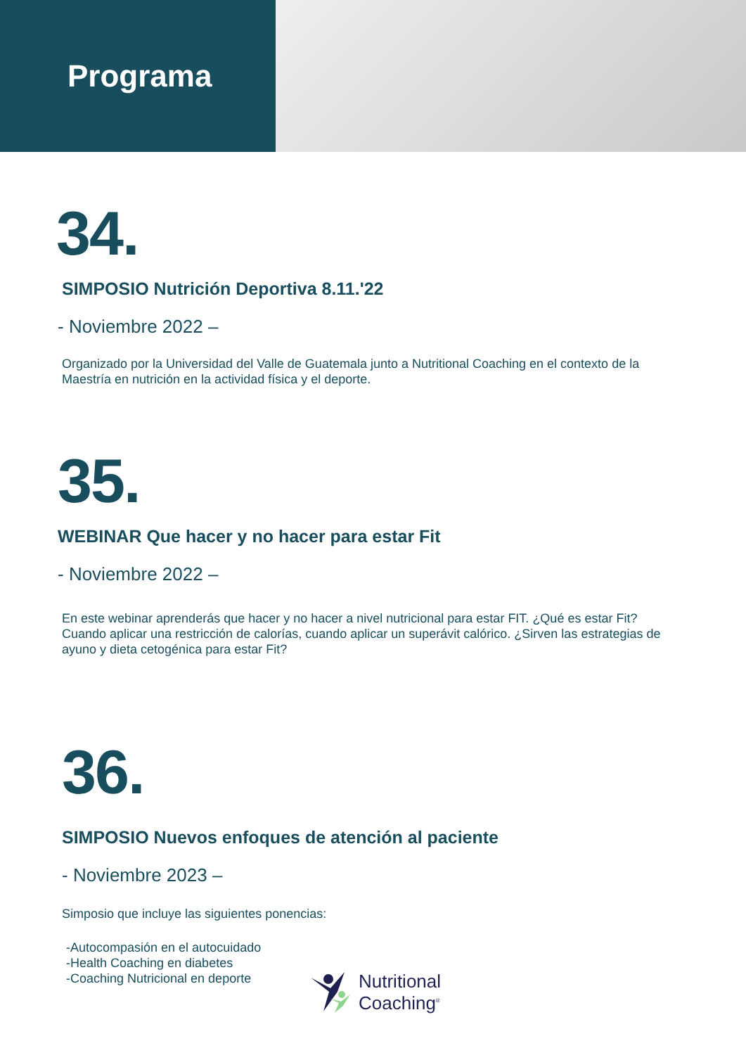Programa
34.
SIMPOSIO Nutrición Deportiva 8.11.'22
- Noviembre 2022 –
Organizado por la Universidad del Valle de Guatemala junto a Nutritional Coaching en el contexto de la Maestría en nutrición en la actividad física y el deporte.
35.
WEBINAR Que hacer y no hacer para estar Fit
- Noviembre 2022 –
En este webinar aprenderás que hacer y no hacer a nivel nutricional para estar FIT. ¿Qué es estar Fit? Cuando aplicar una restricción de calorías, cuando aplicar un superávit calórico. ¿Sirven las estrategias de ayuno y dieta cetogénica para estar Fit?
36.
SIMPOSIO Nuevos enfoques de atención al paciente
- Noviembre 2023 –
Simposio que incluye las siguientes ponencias:
-Autocompasión en el autocuidado
-Health Coaching en diabetes
-Coaching Nutricional en deporte
Nutritional
Coaching<sup>®</sup>